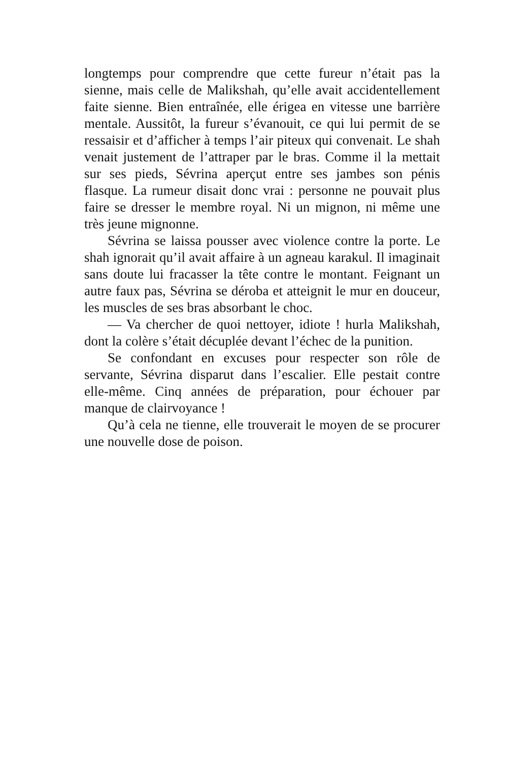longtemps pour comprendre que cette fureur n’était pas la sienne, mais celle de Malikshah, qu’elle avait accidentellement faite sienne. Bien entraînée, elle érigea en vitesse une barrière mentale. Aussitôt, la fureur s’évanouit, ce qui lui permit de se ressaisir et d’afficher à temps l’air piteux qui convenait. Le shah venait justement de l’attraper par le bras. Comme il la mettait sur ses pieds, Sévrina aperçut entre ses jambes son pénis flasque. La rumeur disait donc vrai : personne ne pouvait plus faire se dresser le membre royal. Ni un mignon, ni même une très jeune mignonne.
Sévrina se laissa pousser avec violence contre la porte. Le shah ignorait qu’il avait affaire à un agneau karakul. Il imaginait sans doute lui fracasser la tête contre le montant. Feignant un autre faux pas, Sévrina se déroba et atteignit le mur en douceur, les muscles de ses bras absorbant le choc.
— Va chercher de quoi nettoyer, idiote ! hurla Malikshah, dont la colère s’était décuplée devant l’échec de la punition.
Se confondant en excuses pour respecter son rôle de servante, Sévrina disparut dans l’escalier. Elle pestait contre elle-même. Cinq années de préparation, pour échouer par manque de clairvoyance !
Qu’à cela ne tienne, elle trouverait le moyen de se procurer une nouvelle dose de poison.